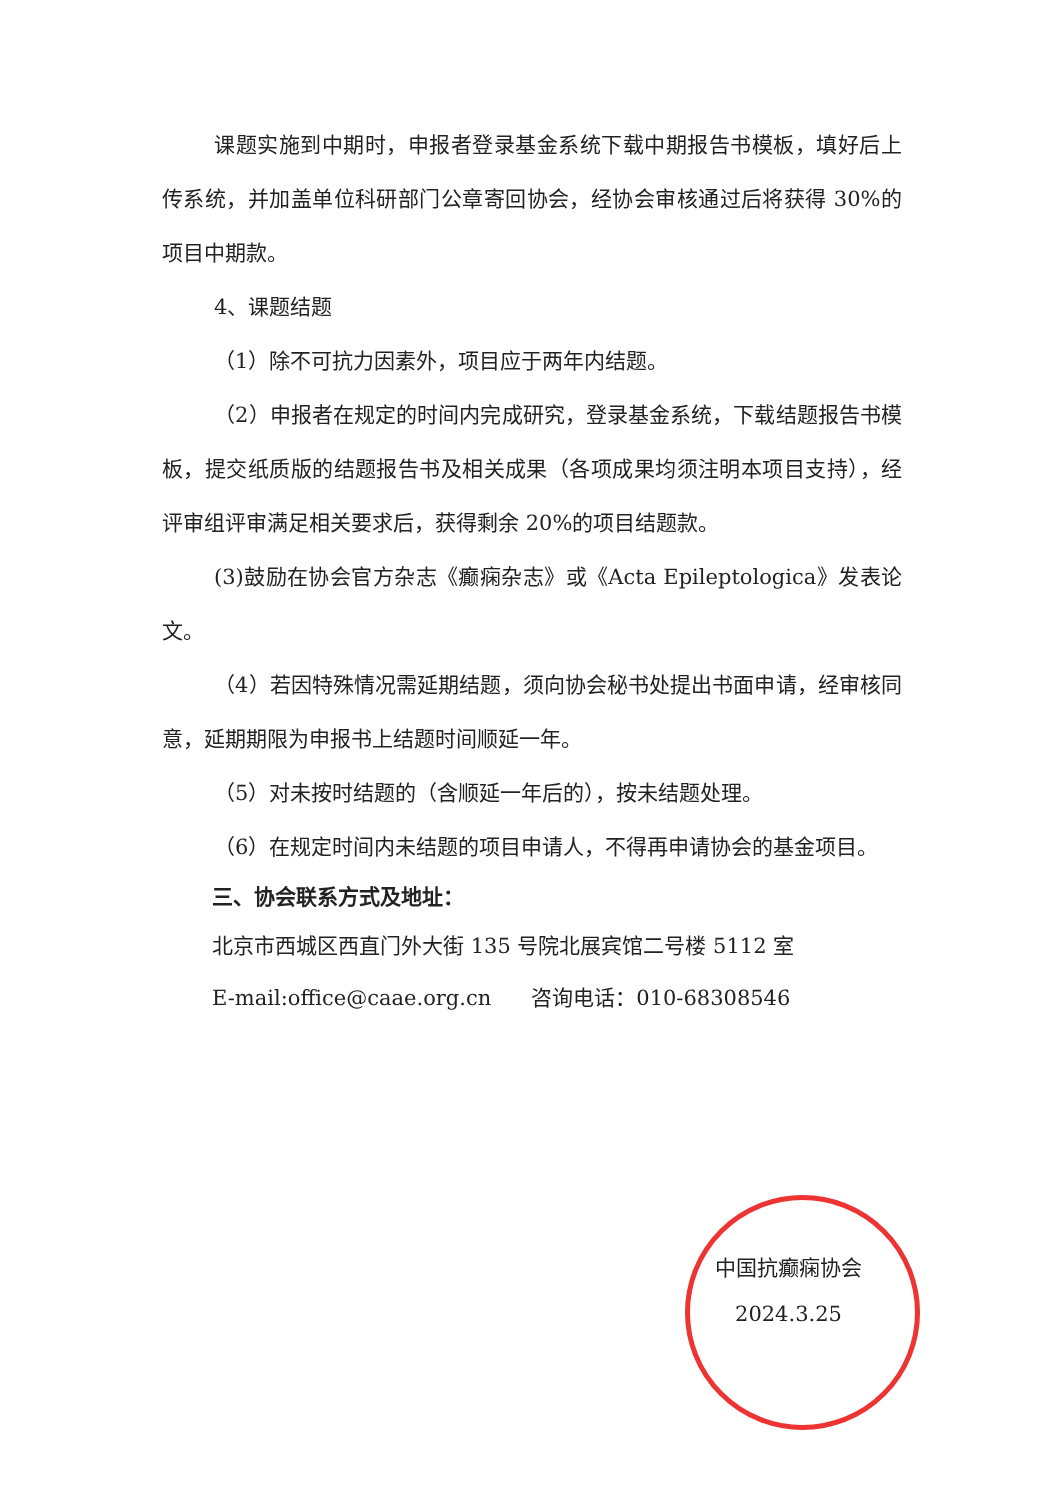课题实施到中期时，申报者登录基金系统下载中期报告书模板，填好后上传系统，并加盖单位科研部门公章寄回协会，经协会审核通过后将获得 30%的项目中期款。
4、课题结题
（1）除不可抗力因素外，项目应于两年内结题。
（2）申报者在规定的时间内完成研究，登录基金系统，下载结题报告书模板，提交纸质版的结题报告书及相关成果（各项成果均须注明本项目支持），经评审组评审满足相关要求后，获得剩余 20%的项目结题款。
(3)鼓励在协会官方杂志《癫痫杂志》或《Acta Epileptologica》发表论文。
（4）若因特殊情况需延期结题，须向协会秘书处提出书面申请，经审核同意，延期期限为申报书上结题时间顺延一年。
（5）对未按时结题的（含顺延一年后的），按未结题处理。
（6）在规定时间内未结题的项目申请人，不得再申请协会的基金项目。
三、协会联系方式及地址：
北京市西城区西直门外大街 135 号院北展宾馆二号楼 5112 室
E-mail:office@caae.org.cn 咨询电话：010-68308546
中国抗癫痫协会
2024.3.25